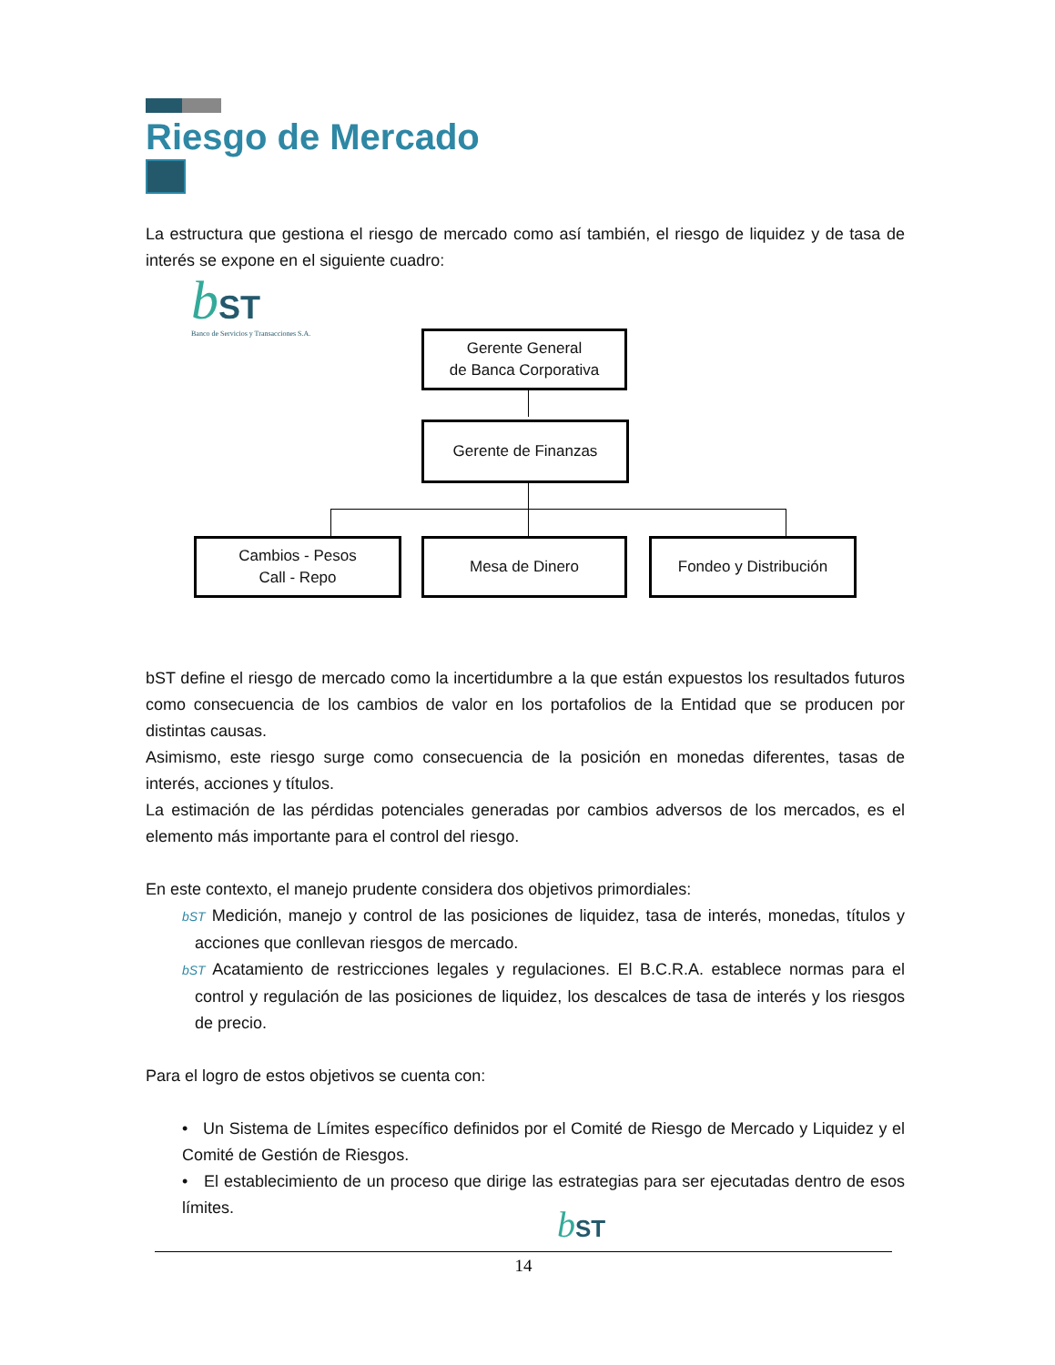Riesgo de Mercado
La estructura que gestiona el riesgo de mercado como así también, el riesgo de liquidez y de tasa de interés se expone en el siguiente cuadro:
bST
Banco de Servicios y Transacciones S.A.
Gerente General
de Banca Corporativa
Gerente de Finanzas
Cambios - Pesos
Call - Repo
Mesa de Dinero Fondeo y Distribución
bST define el riesgo de mercado como la incertidumbre a la que están expuestos los resultados futuros como consecuencia de los cambios de valor en los portafolios de la Entidad que se producen por distintas causas.
Asimismo, este riesgo surge como consecuencia de la posición en monedas diferentes, tasas de interés, acciones y títulos.
La estimación de las pérdidas potenciales generadas por cambios adversos de los mercados, es el elemento más importante para el control del riesgo.
En este contexto, el manejo prudente considera dos objetivos primordiales:
bST Medición, manejo y control de las posiciones de liquidez, tasa de interés, monedas, títulos y acciones que conllevan riesgos de mercado.
bST Acatamiento de restricciones legales y regulaciones. El B.C.R.A. establece normas para el control y regulación de las posiciones de liquidez, los descalces de tasa de interés y los riesgos de precio.
Para el logro de estos objetivos se cuenta con:
• Un Sistema de Límites específico definidos por el Comité de Riesgo de Mercado y Liquidez y el Comité de Gestión de Riesgos.
• El establecimiento de un proceso que dirige las estrategias para ser ejecutadas dentro de esos límites.
bST
14